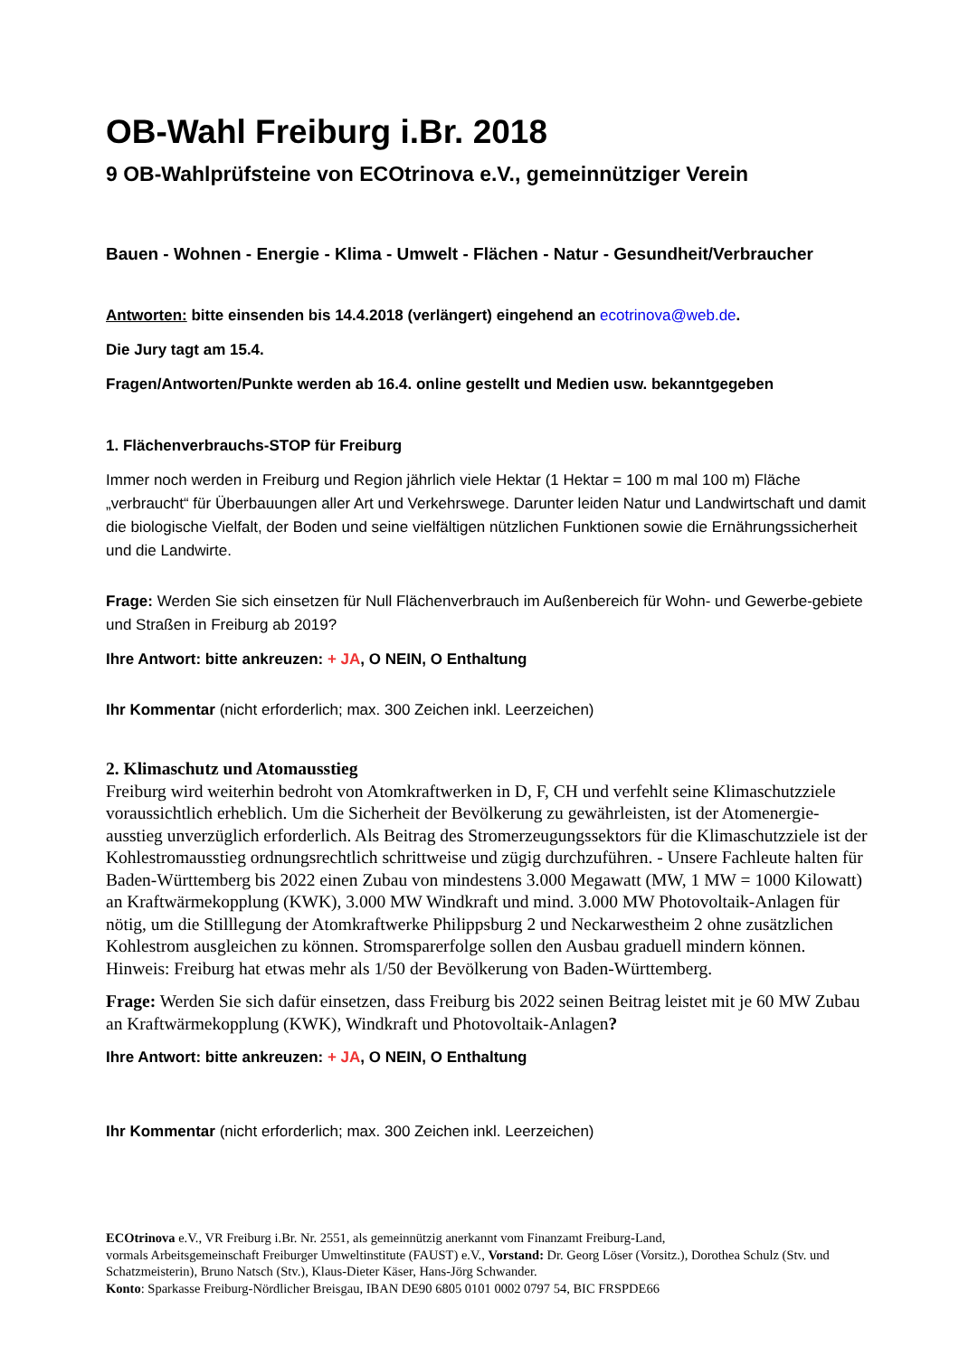OB-Wahl Freiburg i.Br. 2018
9 OB-Wahlprüfsteine von ECOtrinova e.V., gemeinnütziger Verein
Bauen - Wohnen - Energie - Klima - Umwelt - Flächen - Natur - Gesundheit/Verbraucher
Antworten: bitte einsenden bis 14.4.2018 (verlängert) eingehend an ecotrinova@web.de.
Die Jury tagt am 15.4.
Fragen/Antworten/Punkte werden ab 16.4. online gestellt und Medien usw. bekanntgegeben
1. Flächenverbrauchs-STOP für Freiburg
Immer noch werden in Freiburg und Region jährlich viele Hektar (1 Hektar = 100 m mal 100 m) Fläche „verbraucht“ für Überbauungen aller Art und Verkehrswege. Darunter leiden Natur und Landwirtschaft und damit die biologische Vielfalt, der Boden und seine vielfältigen nützlichen Funktionen sowie die Ernährungssicherheit und die Landwirte.
Frage: Werden Sie sich einsetzen für Null Flächenverbrauch im Außenbereich für Wohn- und Gewerbe-gebiete und Straßen in Freiburg ab 2019?
Ihre Antwort: bitte ankreuzen: + JA, O NEIN, O Enthaltung
Ihr Kommentar (nicht erforderlich; max. 300 Zeichen inkl. Leerzeichen)
2. Klimaschutz und Atomausstieg
Freiburg wird weiterhin bedroht von Atomkraftwerken in D, F, CH und verfehlt seine Klimaschutzziele voraussichtlich erheblich. Um die Sicherheit der Bevölkerung zu gewährleisten, ist der Atomenergie-ausstieg unverzüglich erforderlich. Als Beitrag des Stromerzeugungssektors für die Klimaschutzziele ist der Kohlestromausstieg ordnungsrechtlich schrittweise und zügig durchzuführen. - Unsere Fachleute halten für Baden-Württemberg bis 2022 einen Zubau von mindestens 3.000 Megawatt (MW, 1 MW = 1000 Kilowatt) an Kraftwärmekopplung (KWK), 3.000 MW Windkraft und mind. 3.000 MW Photovoltaik-Anlagen für nötig, um die Stilllegung der Atomkraftwerke Philippsburg 2 und Neckarwestheim 2 ohne zusätzlichen Kohlestrom ausgleichen zu können. Stromsparerfolge sollen den Ausbau graduell mindern können. Hinweis: Freiburg hat etwas mehr als 1/50 der Bevölkerung von Baden-Württemberg.
Frage: Werden Sie sich dafür einsetzen, dass Freiburg bis 2022 seinen Beitrag leistet mit je 60 MW Zubau an Kraftwärmekopplung (KWK), Windkraft und Photovoltaik-Anlagen?
Ihre Antwort: bitte ankreuzen: + JA, O NEIN, O Enthaltung
Ihr Kommentar (nicht erforderlich; max. 300 Zeichen inkl. Leerzeichen)
ECOtrinova e.V., VR Freiburg i.Br. Nr. 2551, als gemeinnützig anerkannt vom Finanzamt Freiburg-Land,
vormals Arbeitsgemeinschaft Freiburger Umweltinstitute (FAUST) e.V., Vorstand: Dr. Georg Löser (Vorsitz.), Dorothea Schulz (Stv. und Schatzmeisterin), Bruno Natsch (Stv.), Klaus-Dieter Käser, Hans-Jörg Schwander.
Konto: Sparkasse Freiburg-Nördlicher Breisgau, IBAN DE90 6805 0101 0002 0797 54, BIC FRSPDE66